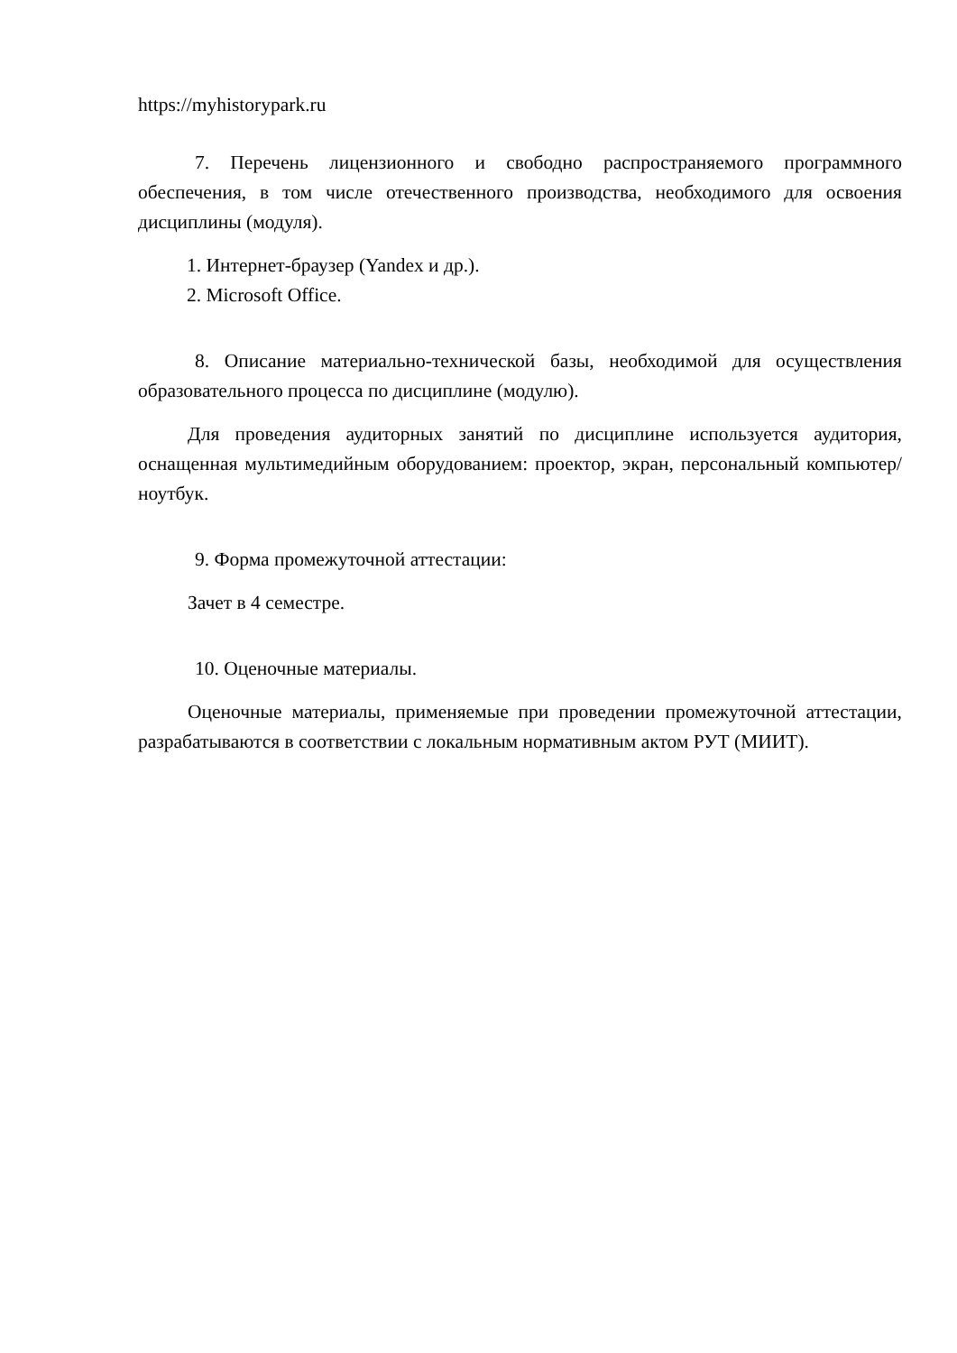https://myhistorypark.ru
7. Перечень лицензионного и свободно распространяемого программного обеспечения, в том числе отечественного производства, необходимого для освоения дисциплины (модуля).
1. Интернет-браузер (Yandex и др.).
2. Microsoft Office.
8. Описание материально-технической базы, необходимой для осуществления образовательного процесса по дисциплине (модулю).
Для проведения аудиторных занятий по дисциплине используется аудитория, оснащенная мультимедийным оборудованием: проектор, экран, персональный компьютер/ноутбук.
9. Форма промежуточной аттестации:
Зачет в 4 семестре.
10. Оценочные материалы.
Оценочные материалы, применяемые при проведении промежуточной аттестации, разрабатываются в соответствии с локальным нормативным актом РУТ (МИИТ).